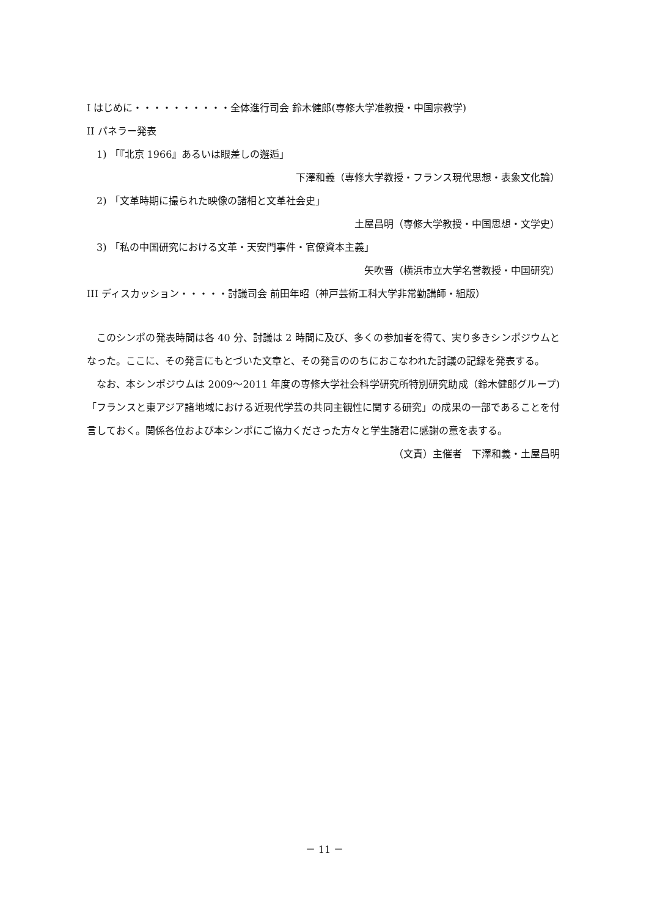I はじめに・・・・・・・・・・全体進行司会 鈴木健郎(専修大学准教授・中国宗教学)
II パネラー発表
1) 「『北京 1966』あるいは眼差しの邂逅」
下澤和義（専修大学教授・フランス現代思想・表象文化論）
2) 「文革時期に撮られた映像の諸相と文革社会史」
土屋昌明（専修大学教授・中国思想・文学史）
3) 「私の中国研究における文革・天安門事件・官僚資本主義」
矢吹晋（横浜市立大学名誉教授・中国研究）
III ディスカッション・・・・・討議司会 前田年昭（神戸芸術工科大学非常勤講師・組版）
このシンポの発表時間は各 40 分、討議は 2 時間に及び、多くの参加者を得て、実り多きシンポジウムとなった。ここに、その発言にもとづいた文章と、その発言ののちにおこなわれた討議の記録を発表する。
なお、本シンポジウムは 2009～2011 年度の専修大学社会科学研究所特別研究助成（鈴木健郎グループ)「フランスと東アジア諸地域における近現代学芸の共同主観性に関する研究」の成果の一部であることを付言しておく。関係各位および本シンポにご協力くださった方々と学生諸君に感謝の意を表する。
（文責）主催者　下澤和義・土屋昌明
－ 11 －